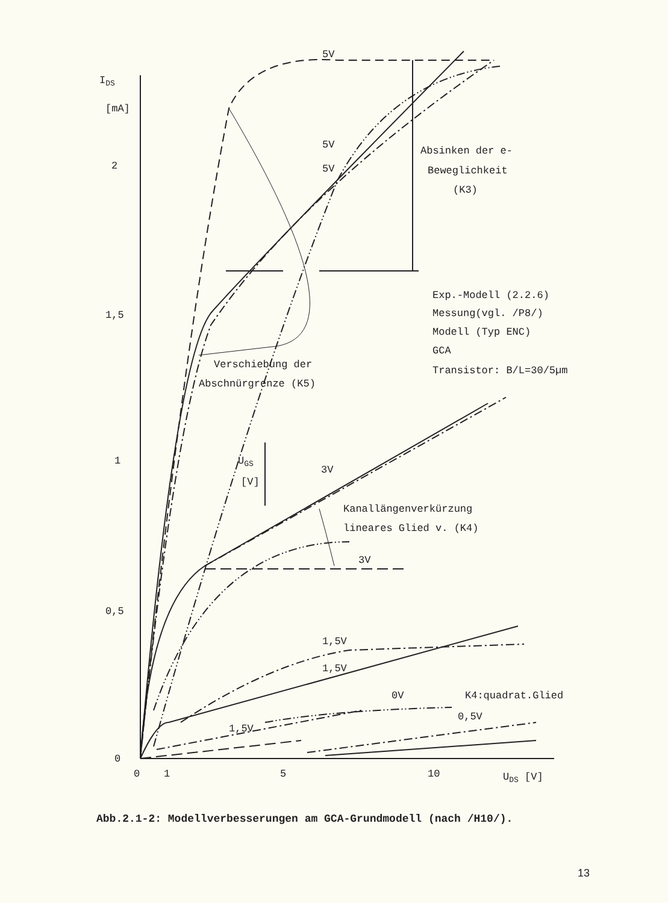IDS
[mA]
2
1,5
1
0,5
0
0
1
5
10
UDS [V]
5V
5V
5V
Absinken der e-
Beweglichkeit
(K3)
Exp.-Modell (2.2.6)
Messung(vgl. /P8/)
Modell (Typ ENC)
GCA
Transistor: B/L=30/5µm
Verschiebung der
Abschnürgrenze (K5)
UGS
[V]
3V
Kanallängenverkürzung
lineares Glied v. (K4)
3V
1,5V
1,5V
0V
K4:quadrat.Glied
0,5V
1,5V
Abb.2.1-2: Modellverbesserungen am GCA-Grundmodell (nach /H10/).
13